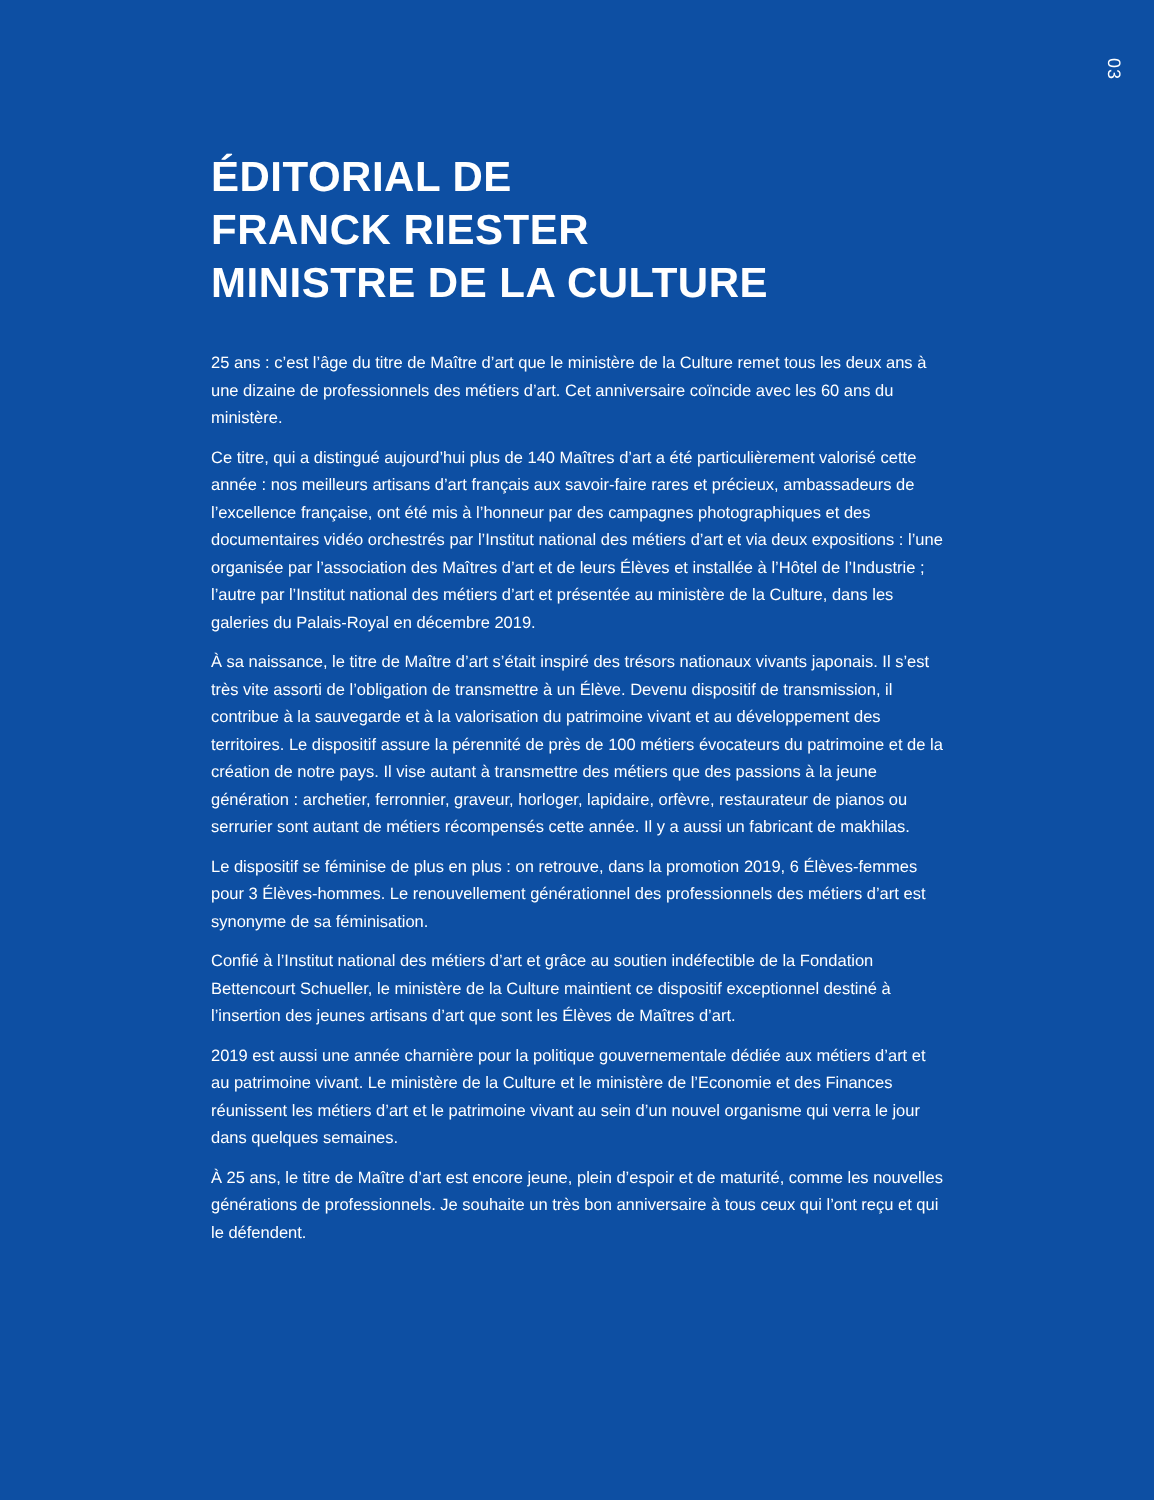03
ÉDITORIAL DE
FRANCK RIESTER
MINISTRE DE LA CULTURE
25 ans : c’est l’âge du titre de Maître d’art que le ministère de la Culture remet tous les deux ans à une dizaine de professionnels des métiers d’art. Cet anniversaire coïncide avec les 60 ans du ministère.
Ce titre, qui a distingué aujourd’hui plus de 140 Maîtres d’art a été particulièrement valorisé cette année : nos meilleurs artisans d’art français aux savoir-faire rares et précieux, ambassadeurs de l’excellence française, ont été mis à l’honneur par des campagnes photographiques et des documentaires vidéo orchestrés par l’Institut national des métiers d’art et via deux expositions : l’une organisée par l’association des Maîtres d’art et de leurs Élèves et installée à l’Hôtel de l’Industrie ; l’autre par l’Institut national des métiers d’art et présentée au ministère de la Culture, dans les galeries du Palais-Royal en décembre 2019.
À sa naissance, le titre de Maître d’art s’était inspiré des trésors nationaux vivants japonais. Il s’est très vite assorti de l’obligation de transmettre à un Élève. Devenu dispositif de transmission, il contribue à la sauvegarde et à la valorisation du patrimoine vivant et au développement des territoires. Le dispositif assure la pérennité de près de 100 métiers évocateurs du patrimoine et de la création de notre pays. Il vise autant à transmettre des métiers que des passions à la jeune génération : archetier, ferronnier, graveur, horloger, lapidaire, orfèvre, restaurateur de pianos ou serrurier sont autant de métiers récompensés cette année. Il y a aussi un fabricant de makhilas.
Le dispositif se féminise de plus en plus : on retrouve, dans la promotion 2019, 6 Élèves-femmes pour 3 Élèves-hommes. Le renouvellement générationnel des professionnels des métiers d’art est synonyme de sa féminisation.
Confié à l’Institut national des métiers d’art et grâce au soutien indéfectible de la Fondation Bettencourt Schueller, le ministère de la Culture maintient ce dispositif exceptionnel destiné à l’insertion des jeunes artisans d’art que sont les Élèves de Maîtres d’art.
2019 est aussi une année charnière pour la politique gouvernementale dédiée aux métiers d’art et au patrimoine vivant. Le ministère de la Culture et le ministère de l’Economie et des Finances réunissent les métiers d’art et le patrimoine vivant au sein d’un nouvel organisme qui verra le jour dans quelques semaines.
À 25 ans, le titre de Maître d’art est encore jeune, plein d’espoir et de maturité, comme les nouvelles générations de professionnels. Je souhaite un très bon anniversaire à tous ceux qui l’ont reçu et qui le défendent.